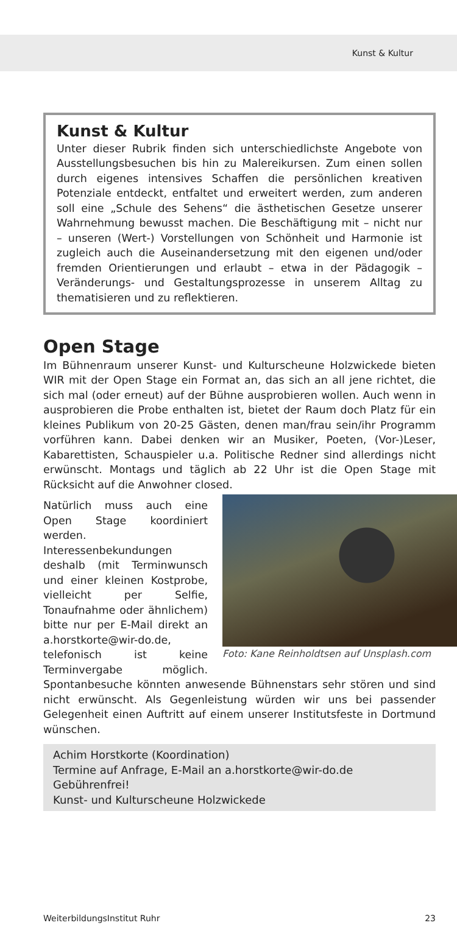Kunst & Kultur
Kunst & Kultur
Unter dieser Rubrik finden sich unterschiedlichste Angebote von Ausstellungsbesuchen bis hin zu Malereikursen. Zum einen sollen durch eigenes intensives Schaffen die persönlichen kreativen Potenziale entdeckt, entfaltet und erweitert werden, zum anderen soll eine „Schule des Sehens“ die ästhetischen Gesetze unserer Wahrnehmung bewusst machen. Die Beschäftigung mit – nicht nur – unseren (Wert-) Vorstellungen von Schönheit und Harmonie ist zugleich auch die Auseinandersetzung mit den eigenen und/oder fremden Orientierungen und erlaubt – etwa in der Pädagogik – Veränderungs- und Gestaltungsprozesse in unserem Alltag zu thematisieren und zu reflektieren.
Open Stage
Im Bühnenraum unserer Kunst- und Kulturscheune Holzwickede bieten WIR mit der Open Stage ein Format an, das sich an all jene richtet, die sich mal (oder erneut) auf der Bühne ausprobieren wollen. Auch wenn in ausprobieren die Probe enthalten ist, bietet der Raum doch Platz für ein kleines Publikum von 20-25 Gästen, denen man/frau sein/ihr Programm vorführen kann. Dabei denken wir an Musiker, Poeten, (Vor-)Leser, Kabarettisten, Schauspieler u.a. Politische Redner sind allerdings nicht erwünscht. Montags und täglich ab 22 Uhr ist die Open Stage mit Rücksicht auf die Anwohner closed.
Foto: Kane Reinholdtsen auf Unsplash.com
Natürlich muss auch eine Open Stage koordiniert werden. Interessenbekundungen deshalb (mit Terminwunsch und einer kleinen Kostprobe, vielleicht per Selfie, Tonaufnahme oder ähnlichem) bitte nur per E-Mail direkt an a.horstkorte@wir-do.de, telefonisch ist keine Terminvergabe möglich. Spontanbesuche könnten anwesende Bühnenstars sehr stören und sind nicht erwünscht. Als Gegenleistung würden wir uns bei passender Gelegenheit einen Auftritt auf einem unserer Institutsfeste in Dortmund wünschen.
Achim Horstkorte (Koordination)
Termine auf Anfrage, E-Mail an a.horstkorte@wir-do.de
Gebührenfrei!
Kunst- und Kulturscheune Holzwickede
WeiterbildungsInstitut Ruhr 23